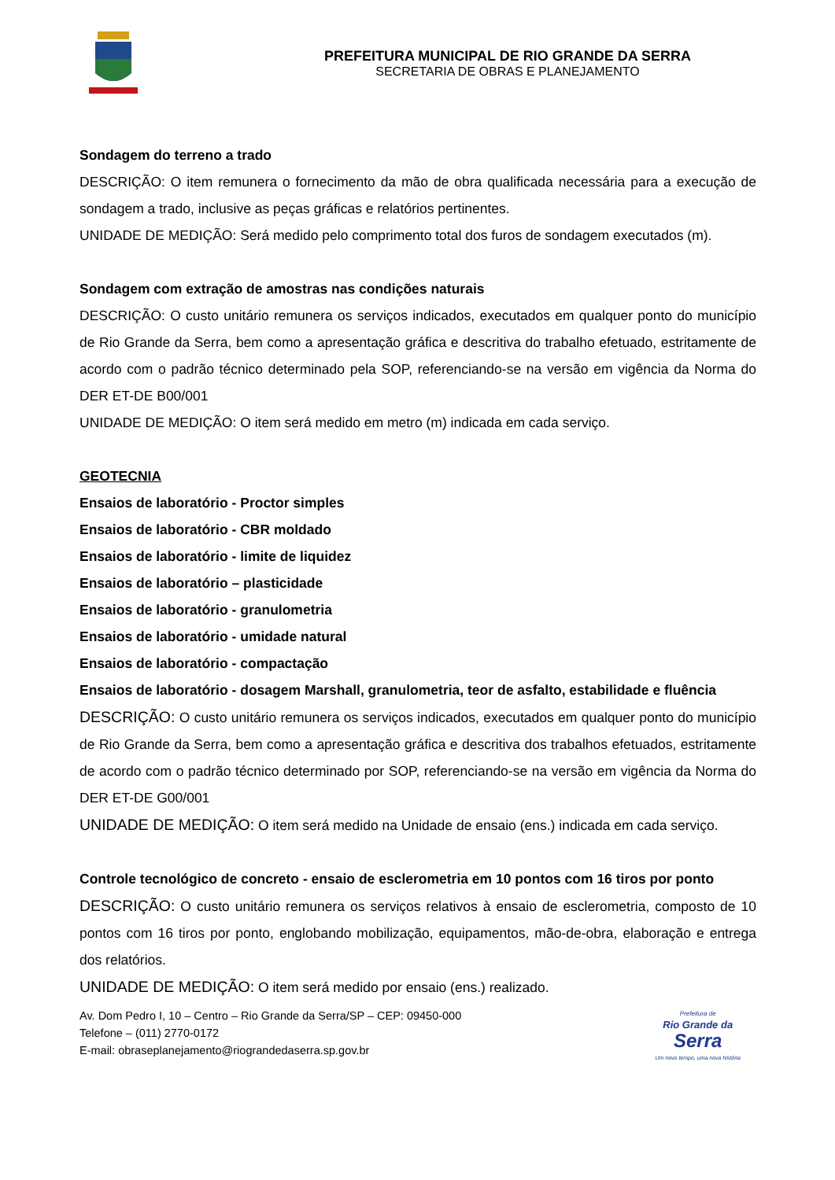PREFEITURA MUNICIPAL DE RIO GRANDE DA SERRA
SECRETARIA DE OBRAS E PLANEJAMENTO
Sondagem do terreno a trado
DESCRIÇÃO: O item remunera o fornecimento da mão de obra qualificada necessária para a execução de sondagem a trado, inclusive as peças gráficas e relatórios pertinentes.
UNIDADE DE MEDIÇÃO: Será medido pelo comprimento total dos furos de sondagem executados (m).
Sondagem com extração de amostras nas condições naturais
DESCRIÇÃO: O custo unitário remunera os serviços indicados, executados em qualquer ponto do município de Rio Grande da Serra, bem como a apresentação gráfica e descritiva do trabalho efetuado, estritamente de acordo com o padrão técnico determinado pela SOP, referenciando-se na versão em vigência da Norma do DER ET-DE B00/001
UNIDADE DE MEDIÇÃO: O item será medido em metro (m) indicada em cada serviço.
GEOTECNIA
Ensaios de laboratório - Proctor simples
Ensaios de laboratório - CBR moldado
Ensaios de laboratório - limite de liquidez
Ensaios de laboratório – plasticidade
Ensaios de laboratório - granulometria
Ensaios de laboratório - umidade natural
Ensaios de laboratório - compactação
Ensaios de laboratório - dosagem Marshall, granulometria, teor de asfalto, estabilidade e fluência
DESCRIÇÃO: O custo unitário remunera os serviços indicados, executados em qualquer ponto do município de Rio Grande da Serra, bem como a apresentação gráfica e descritiva dos trabalhos efetuados, estritamente de acordo com o padrão técnico determinado por SOP, referenciando-se na versão em vigência da Norma do DER ET-DE G00/001
UNIDADE DE MEDIÇÃO: O item será medido na Unidade de ensaio (ens.) indicada em cada serviço.
Controle tecnológico de concreto - ensaio de esclerometria em 10 pontos com 16 tiros por ponto
DESCRIÇÃO: O custo unitário remunera os serviços relativos à ensaio de esclerometria, composto de 10 pontos com 16 tiros por ponto, englobando mobilização, equipamentos, mão-de-obra, elaboração e entrega dos relatórios.
UNIDADE DE MEDIÇÃO: O item será medido por ensaio (ens.) realizado.
Av. Dom Pedro I, 10 – Centro – Rio Grande da Serra/SP – CEP: 09450-000
Telefone – (011) 2770-0172
E-mail: obraseplanejamento@riograndedaserra.sp.gov.br
Prefeitura de
Rio Grande da
Serra
Um novo tempo, uma nova história